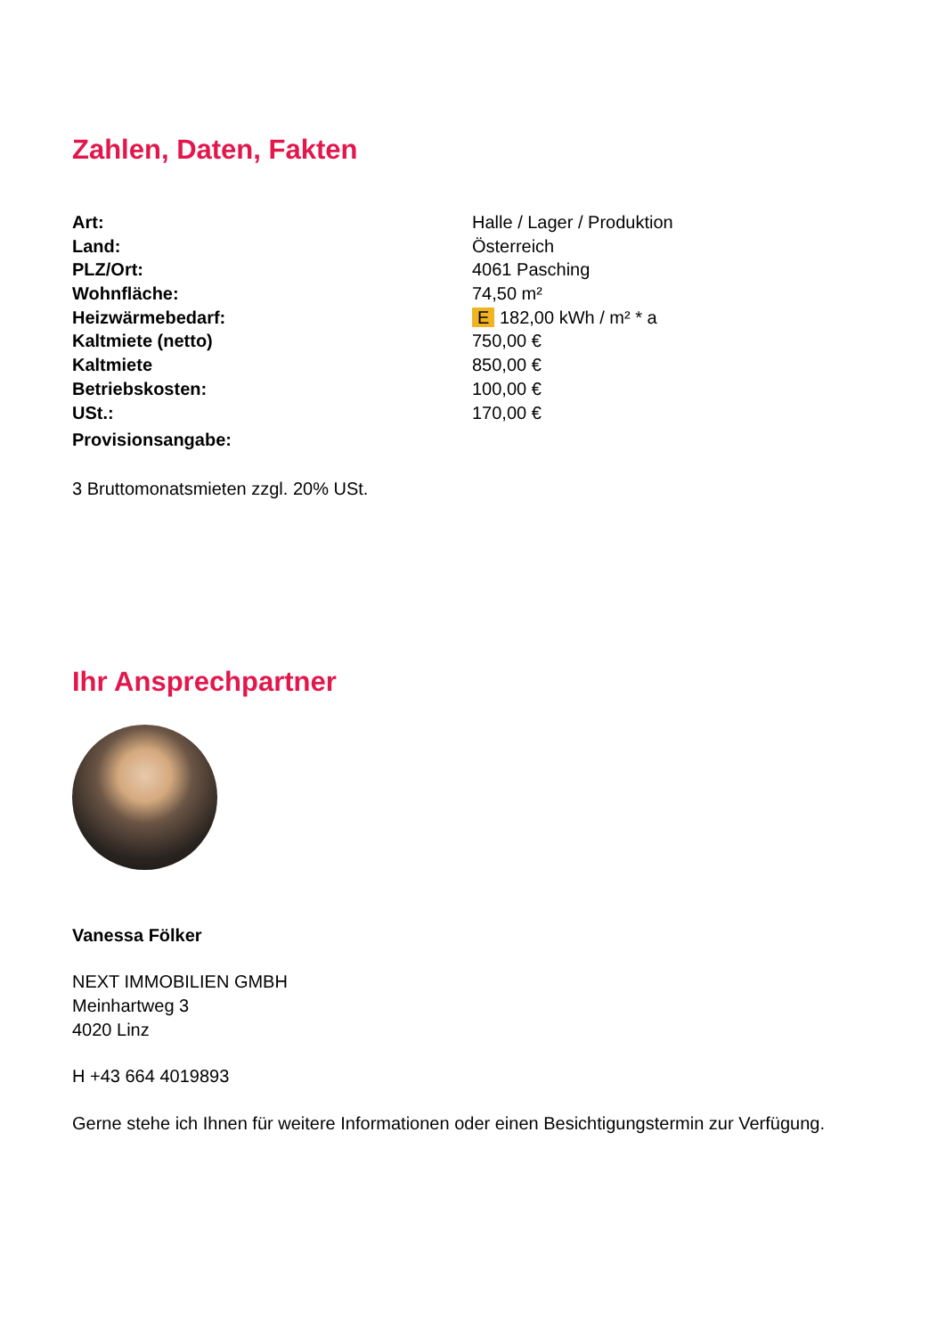Zahlen, Daten, Fakten
| Art: | Halle / Lager / Produktion |
| Land: | Österreich |
| PLZ/Ort: | 4061 Pasching |
| Wohnfläche: | 74,50 m² |
| Heizwärmebedarf: | E 182,00 kWh / m² * a |
| Kaltmiete (netto) | 750,00 € |
| Kaltmiete | 850,00 € |
| Betriebskosten: | 100,00 € |
| USt.: | 170,00 € |
| Provisionsangabe: | |
3 Bruttomonatsmieten zzgl. 20% USt.
Ihr Ansprechpartner
Vanessa Fölker
NEXT IMMOBILIEN GMBH
Meinhartweg 3
4020 Linz
H +43 664 4019893
Gerne stehe ich Ihnen für weitere Informationen oder einen Besichtigungstermin zur Verfügung.